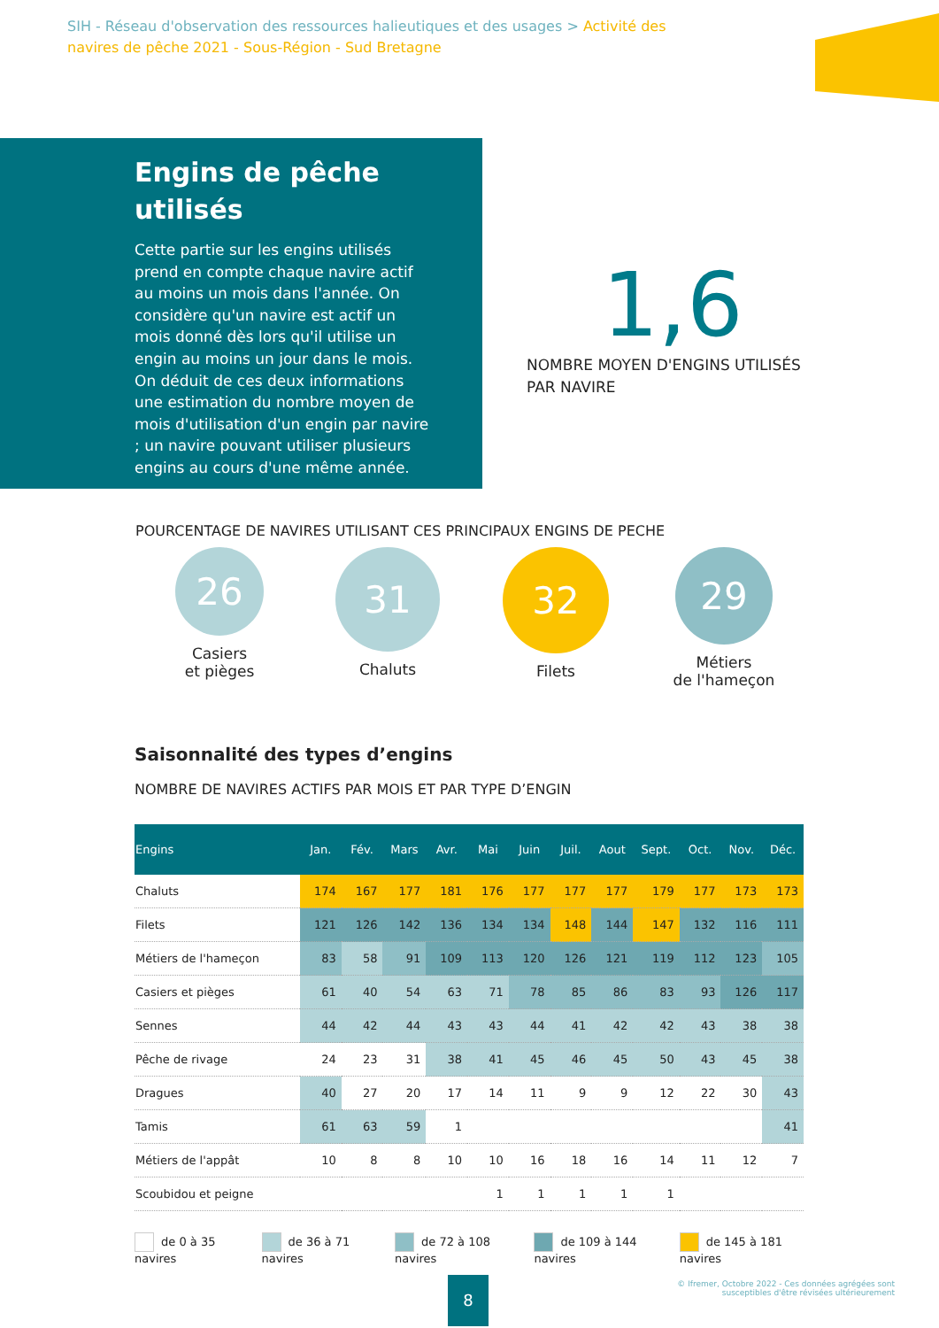SIH - Réseau d'observation des ressources halieutiques et des usages > Activité des navires de pêche 2021 - Sous-Région - Sud Bretagne
Engins de pêche utilisés
Cette partie sur les engins utilisés prend en compte chaque navire actif au moins un mois dans l'année. On considère qu'un navire est actif un mois donné dès lors qu'il utilise un engin au moins un jour dans le mois. On déduit de ces deux informations une estimation du nombre moyen de mois d'utilisation d'un engin par navire ; un navire pouvant utiliser plusieurs engins au cours d'une même année.
1,6
NOMBRE MOYEN D'ENGINS UTILISÉS PAR NAVIRE
POURCENTAGE DE NAVIRES UTILISANT CES PRINCIPAUX ENGINS DE PECHE
26
Casiers
et pièges
31
Chaluts
32
Filets
29
Métiers
de l'hameçon
Saisonnalité des types d’engins
NOMBRE DE NAVIRES ACTIFS PAR MOIS ET PAR TYPE D’ENGIN
| Engins | Jan. | Fév. | Mars | Avr. | Mai | Juin | Juil. | Aout | Sept. | Oct. | Nov. | Déc. |
| --- | --- | --- | --- | --- | --- | --- | --- | --- | --- | --- | --- | --- |
| Chaluts | 174 | 167 | 177 | 181 | 176 | 177 | 177 | 177 | 179 | 177 | 173 | 173 |
| Filets | 121 | 126 | 142 | 136 | 134 | 134 | 148 | 144 | 147 | 132 | 116 | 111 |
| Métiers de l'hameçon | 83 | 58 | 91 | 109 | 113 | 120 | 126 | 121 | 119 | 112 | 123 | 105 |
| Casiers et pièges | 61 | 40 | 54 | 63 | 71 | 78 | 85 | 86 | 83 | 93 | 126 | 117 |
| Sennes | 44 | 42 | 44 | 43 | 43 | 44 | 41 | 42 | 42 | 43 | 38 | 38 |
| Pêche de rivage | 24 | 23 | 31 | 38 | 41 | 45 | 46 | 45 | 50 | 43 | 45 | 38 |
| Dragues | 40 | 27 | 20 | 17 | 14 | 11 | 9 | 9 | 12 | 22 | 30 | 43 |
| Tamis | 61 | 63 | 59 | 1 | | | | | | | | 41 |
| Métiers de l'appât | 10 | 8 | 8 | 10 | 10 | 16 | 18 | 16 | 14 | 11 | 12 | 7 |
| Scoubidou et peigne | | | | | 1 | 1 | 1 | 1 | 1 | | | |
de 0 à 35 navires de 36 à 71 navires de 72 à 108 navires de 109 à 144 navires de 145 à 181 navires
8
© Ifremer, Octobre 2022 - Ces données agrégées sont
susceptibles d'être révisées ultérieurement